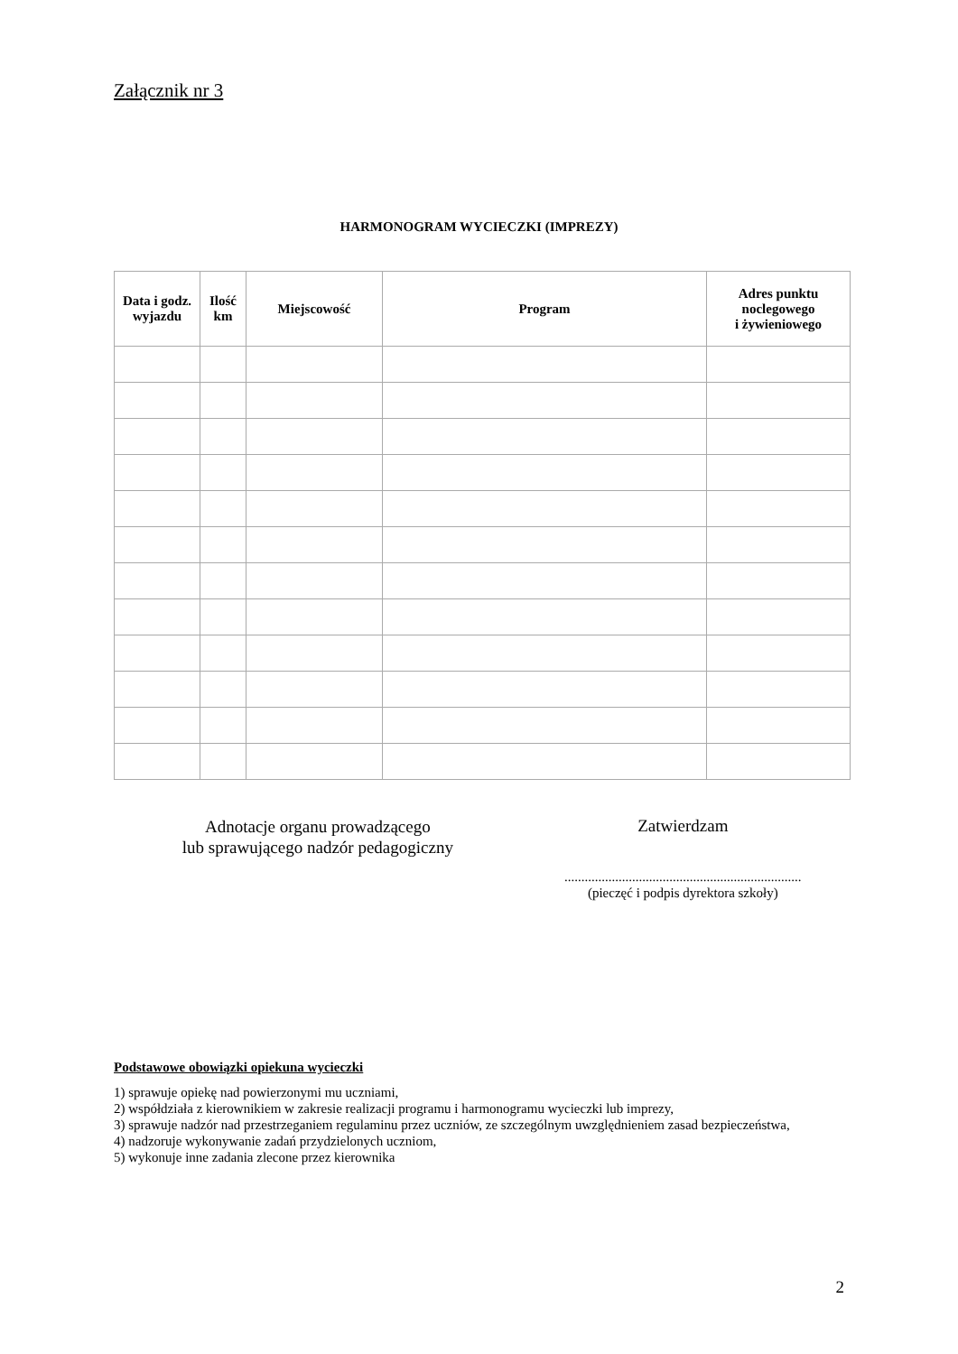Załącznik nr 3
HARMONOGRAM WYCIECZKI (IMPREZY)
| Data i godz. wyjazdu | Ilość km | Miejscowość | Program | Adres punktu noclegowego i żywieniowego |
| --- | --- | --- | --- | --- |
Adnotacje organu prowadzącego
lub sprawującego nadzór pedagogiczny
Zatwierdzam
......................................................................
(pieczęć i podpis dyrektora szkoły)
Podstawowe obowiązki opiekuna wycieczki
1) sprawuje opiekę nad powierzonymi mu uczniami,
2) współdziała z kierownikiem w zakresie realizacji programu i harmonogramu wycieczki lub imprezy,
3) sprawuje nadzór nad przestrzeganiem regulaminu przez uczniów, ze szczególnym uwzględnieniem zasad bezpieczeństwa,
4) nadzoruje wykonywanie zadań przydzielonych uczniom,
5) wykonuje inne zadania zlecone przez kierownika
2